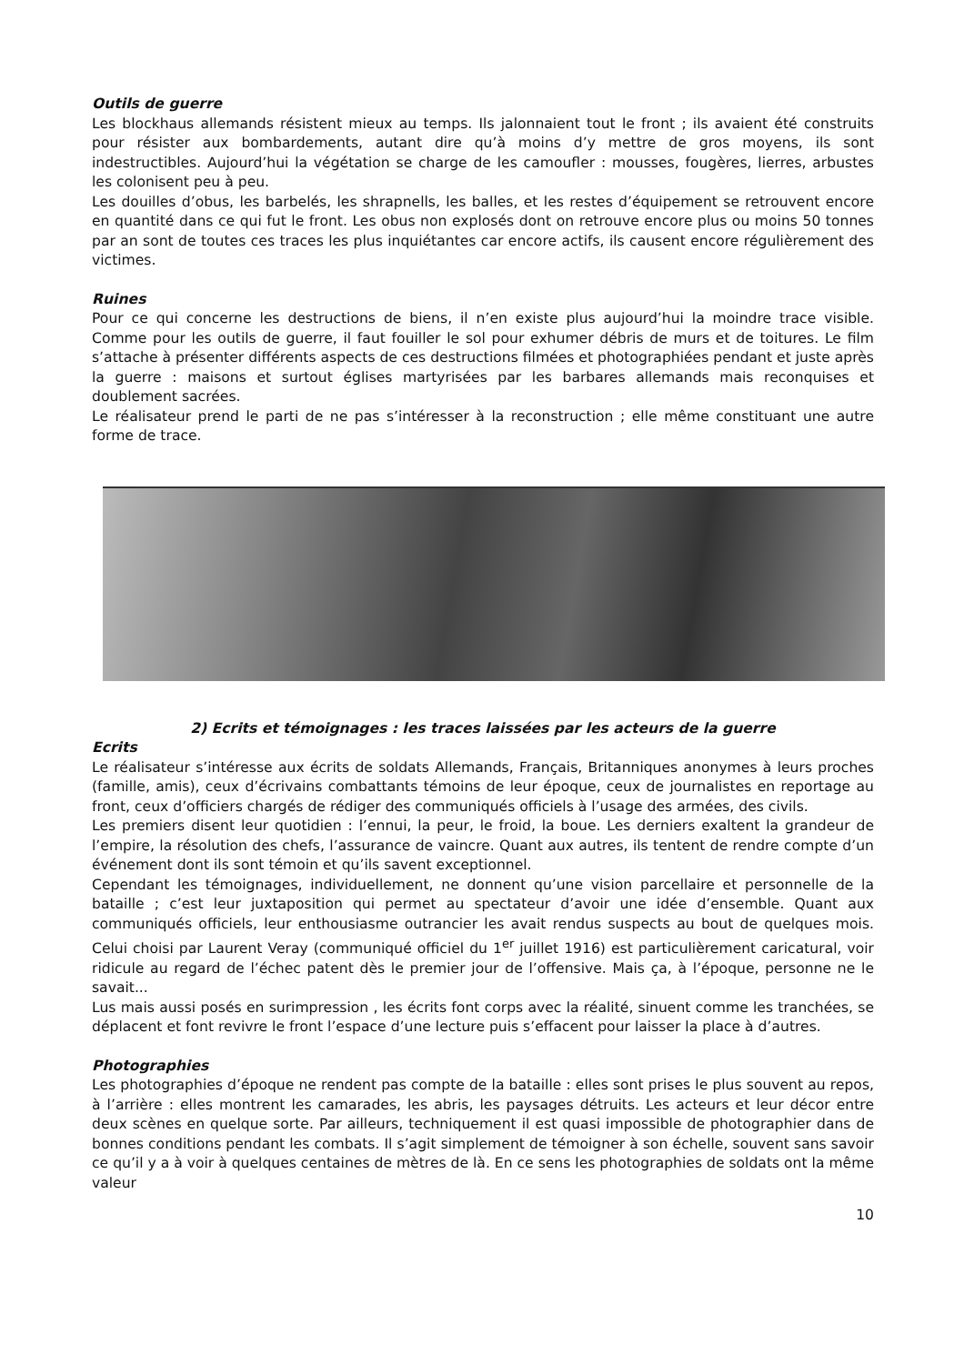Outils de guerre
Les blockhaus allemands résistent mieux au temps. Ils jalonnaient tout le front ; ils avaient été construits pour résister aux bombardements, autant dire qu’à moins d’y mettre de gros moyens, ils sont indestructibles. Aujourd’hui la végétation se charge de les camoufler : mousses, fougères, lierres, arbustes les colonisent peu à peu.
Les douilles d’obus, les barbelés, les shrapnells, les balles, et les restes d’équipement se retrouvent encore en quantité dans ce qui fut le front. Les obus non explosés dont on retrouve encore plus ou moins 50 tonnes par an sont de toutes ces traces les plus inquiétantes car encore actifs, ils causent encore régulièrement des victimes.
Ruines
Pour ce qui concerne les destructions de biens, il n’en existe plus aujourd’hui la moindre trace visible. Comme pour les outils de guerre, il faut fouiller le sol pour exhumer débris de murs et de toitures. Le film s’attache à présenter différents aspects de ces destructions filmées et photographiées pendant et juste après la guerre : maisons et surtout églises martyrisées par les barbares allemands mais reconquises et doublement sacrées.
Le réalisateur prend le parti de ne pas s’intéresser à la reconstruction ; elle même constituant une autre forme de trace.
2) Ecrits et témoignages : les traces laissées par les acteurs de la guerre
Ecrits
Le réalisateur s’intéresse aux écrits de soldats Allemands, Français, Britanniques anonymes à leurs proches (famille, amis), ceux d’écrivains combattants témoins de leur époque, ceux de journalistes en reportage au front, ceux d’officiers chargés de rédiger des communiqués officiels à l’usage des armées, des civils.
Les premiers disent leur quotidien : l’ennui, la peur, le froid, la boue. Les derniers exaltent la grandeur de l’empire, la résolution des chefs, l’assurance de vaincre. Quant aux autres, ils tentent de rendre compte d’un événement dont ils sont témoin et qu’ils savent exceptionnel.
Cependant les témoignages, individuellement, ne donnent qu’une vision parcellaire et personnelle de la bataille ; c’est leur juxtaposition qui permet au spectateur d’avoir une idée d’ensemble. Quant aux communiqués officiels, leur enthousiasme outrancier les avait rendus suspects au bout de quelques mois. Celui choisi par Laurent Veray (communiqué officiel du 1<sup>er</sup> juillet 1916) est particulièrement caricatural, voir ridicule au regard de l’échec patent dès le premier jour de l’offensive. Mais ça, à l’époque, personne ne le savait...
Lus mais aussi posés en surimpression , les écrits font corps avec la réalité, sinuent comme les tranchées, se déplacent et font revivre le front l’espace d’une lecture puis s’effacent pour laisser la place à d’autres.
Photographies
Les photographies d’époque ne rendent pas compte de la bataille : elles sont prises le plus souvent au repos, à l’arrière : elles montrent les camarades, les abris, les paysages détruits. Les acteurs et leur décor entre deux scènes en quelque sorte. Par ailleurs, techniquement il est quasi impossible de photographier dans de bonnes conditions pendant les combats. Il s’agit simplement de témoigner à son échelle, souvent sans savoir ce qu’il y a à voir à quelques centaines de mètres de là. En ce sens les photographies de soldats ont la même valeur
10